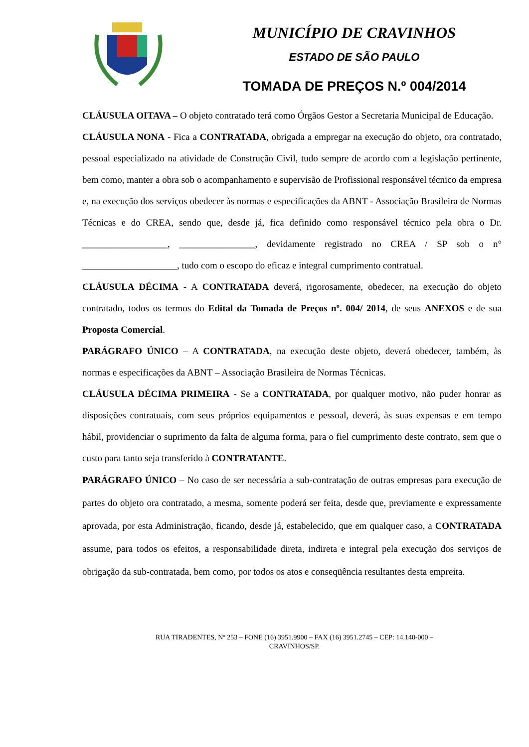MUNICÍPIO DE CRAVINHOS
ESTADO DE SÃO PAULO
TOMADA DE PREÇOS N.º 004/2014
CLÁUSULA OITAVA – O objeto contratado terá como Órgãos Gestor a Secretaria Municipal de Educação.
CLÁUSULA NONA - Fica a CONTRATADA, obrigada a empregar na execução do objeto, ora contratado, pessoal especializado na atividade de Construção Civil, tudo sempre de acordo com a legislação pertinente, bem como, manter a obra sob o acompanhamento e supervisão de Profissional responsável técnico da empresa e, na execução dos serviços obedecer às normas e especificações da ABNT - Associação Brasileira de Normas Técnicas e do CREA, sendo que, desde já, fica definido como responsável técnico pela obra o Dr. __________________, ________________, devidamente registrado no CREA / SP sob o n° ____________________, tudo com o escopo do eficaz e integral cumprimento contratual.
CLÁUSULA DÉCIMA - A CONTRATADA deverá, rigorosamente, obedecer, na execução do objeto contratado, todos os termos do Edital da Tomada de Preços nº. 004/ 2014, de seus ANEXOS e de sua Proposta Comercial.
PARÁGRAFO ÚNICO – A CONTRATADA, na execução deste objeto, deverá obedecer, também, às normas e especificações da ABNT – Associação Brasileira de Normas Técnicas.
CLÁUSULA DÉCIMA PRIMEIRA - Se a CONTRATADA, por qualquer motivo, não puder honrar as disposições contratuais, com seus próprios equipamentos e pessoal, deverá, às suas expensas e em tempo hábil, providenciar o suprimento da falta de alguma forma, para o fiel cumprimento deste contrato, sem que o custo para tanto seja transferido à CONTRATANTE.
PARÁGRAFO ÚNICO – No caso de ser necessária a sub-contratação de outras empresas para execução de partes do objeto ora contratado, a mesma, somente poderá ser feita, desde que, previamente e expressamente aprovada, por esta Administração, ficando, desde já, estabelecido, que em qualquer caso, a CONTRATADA assume, para todos os efeitos, a responsabilidade direta, indireta e integral pela execução dos serviços de obrigação da sub-contratada, bem como, por todos os atos e conseqüência resultantes desta empreita.
RUA TIRADENTES, Nº 253 – FONE (16) 3951.9900 – FAX (16) 3951.2745 – CEP: 14.140-000 –
CRAVINHOS/SP.